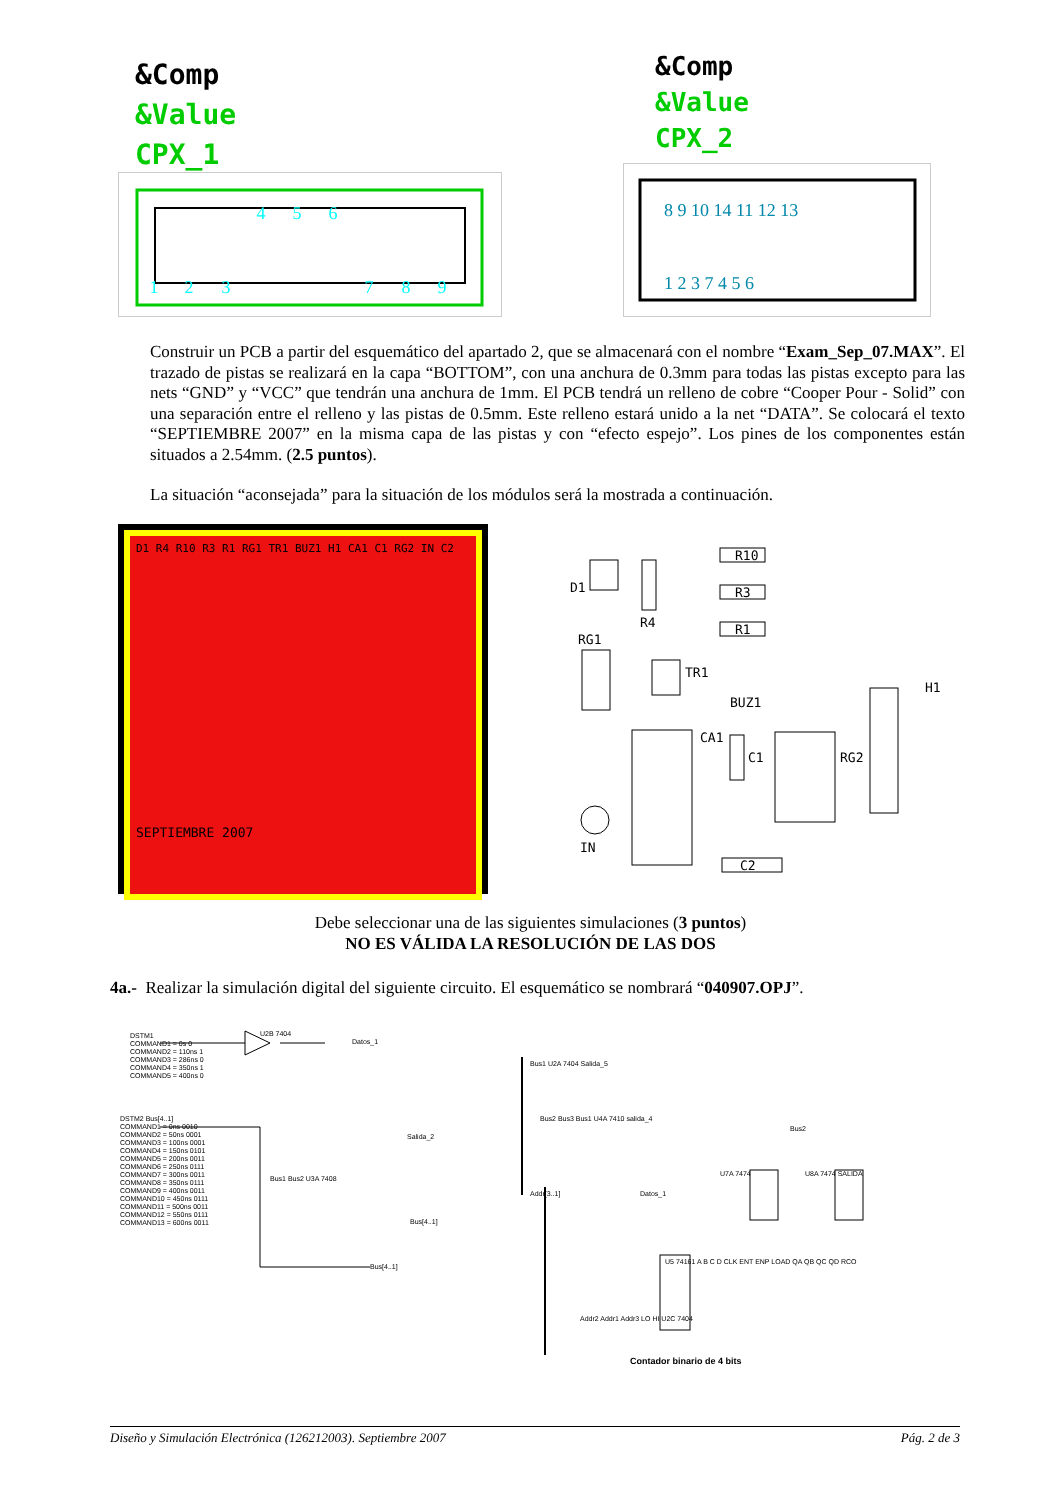&Comp
&Value
CPX_1
4
5
6
1
2
3
7
8
9
&Comp
&Value
CPX_2
8 9 10 14 11 12 13
1 2 3 7 4 5 6
Construir un PCB a partir del esquemático del apartado 2, que se almacenará con el nombre “Exam_Sep_07.MAX”. El trazado de pistas se realizará en la capa “BOTTOM”, con una anchura de 0.3mm para todas las pistas excepto para las nets “GND” y “VCC” que tendrán una anchura de 1mm. El PCB tendrá un relleno de cobre “Cooper Pour - Solid” con una separación entre el relleno y las pistas de 0.5mm. Este relleno estará unido a la net “DATA”. Se colocará el texto “SEPTIEMBRE 2007” en la misma capa de las pistas y con “efecto espejo”. Los pines de los componentes están situados a 2.54mm. (2.5 puntos).
La situación “aconsejada” para la situación de los módulos será la mostrada a continuación.
D1 R4 R10 R3 R1 RG1 TR1 BUZ1 H1 CA1 C1 RG2 IN C2
SEPTIEMBRE 2007
R10
R3
R1
RG1
IN
C2
BUZ1
D1
R4
TR1
CA1
C1 RG2
H1
Debe seleccionar una de las siguientes simulaciones (3 puntos)
NO ES VÁLIDA LA RESOLUCIÓN DE LAS DOS
4a.- Realizar la simulación digital del siguiente circuito. El esquemático se nombrará “040907.OPJ”.
DSTM1
COMMAND1 = 0s 0
COMMAND2 = 110ns 1
COMMAND3 = 286ns 0
COMMAND4 = 350ns 1
COMMAND5 = 400ns 0
U2B 7404
Datos_1
DSTM2 Bus[4..1]
COMMAND1 = 0ns 0010
COMMAND2 = 50ns 0001
COMMAND3 = 100ns 0001
COMMAND4 = 150ns 0101
COMMAND5 = 200ns 0011
COMMAND6 = 250ns 0111
COMMAND7 = 300ns 0011
COMMAND8 = 350ns 0111
COMMAND9 = 400ns 0011
COMMAND10 = 450ns 0111
COMMAND11 = 500ns 0011
COMMAND12 = 550ns 0111
COMMAND13 = 600ns 0011
Bus1 Bus2 U3A 7408
Salida_2
Bus[4..1]
Bus[4..1]
Bus1 U2A 7404 Salida_5
Bus2 Bus3 Bus1 U4A 7410 salida_4
Addr[3..1] Datos_1
U7A 7474 U8A 7474 SALIDA
Bus2
U5 74161 A B C D CLK ENT ENP LOAD QA QB QC QD RCO
Addr2 Addr1 Addr3 LO HI U2C 7404
Contador binario de 4 bits
Diseño y Simulación Electrónica (126212003). Septiembre 2007 Pág. 2 de 3